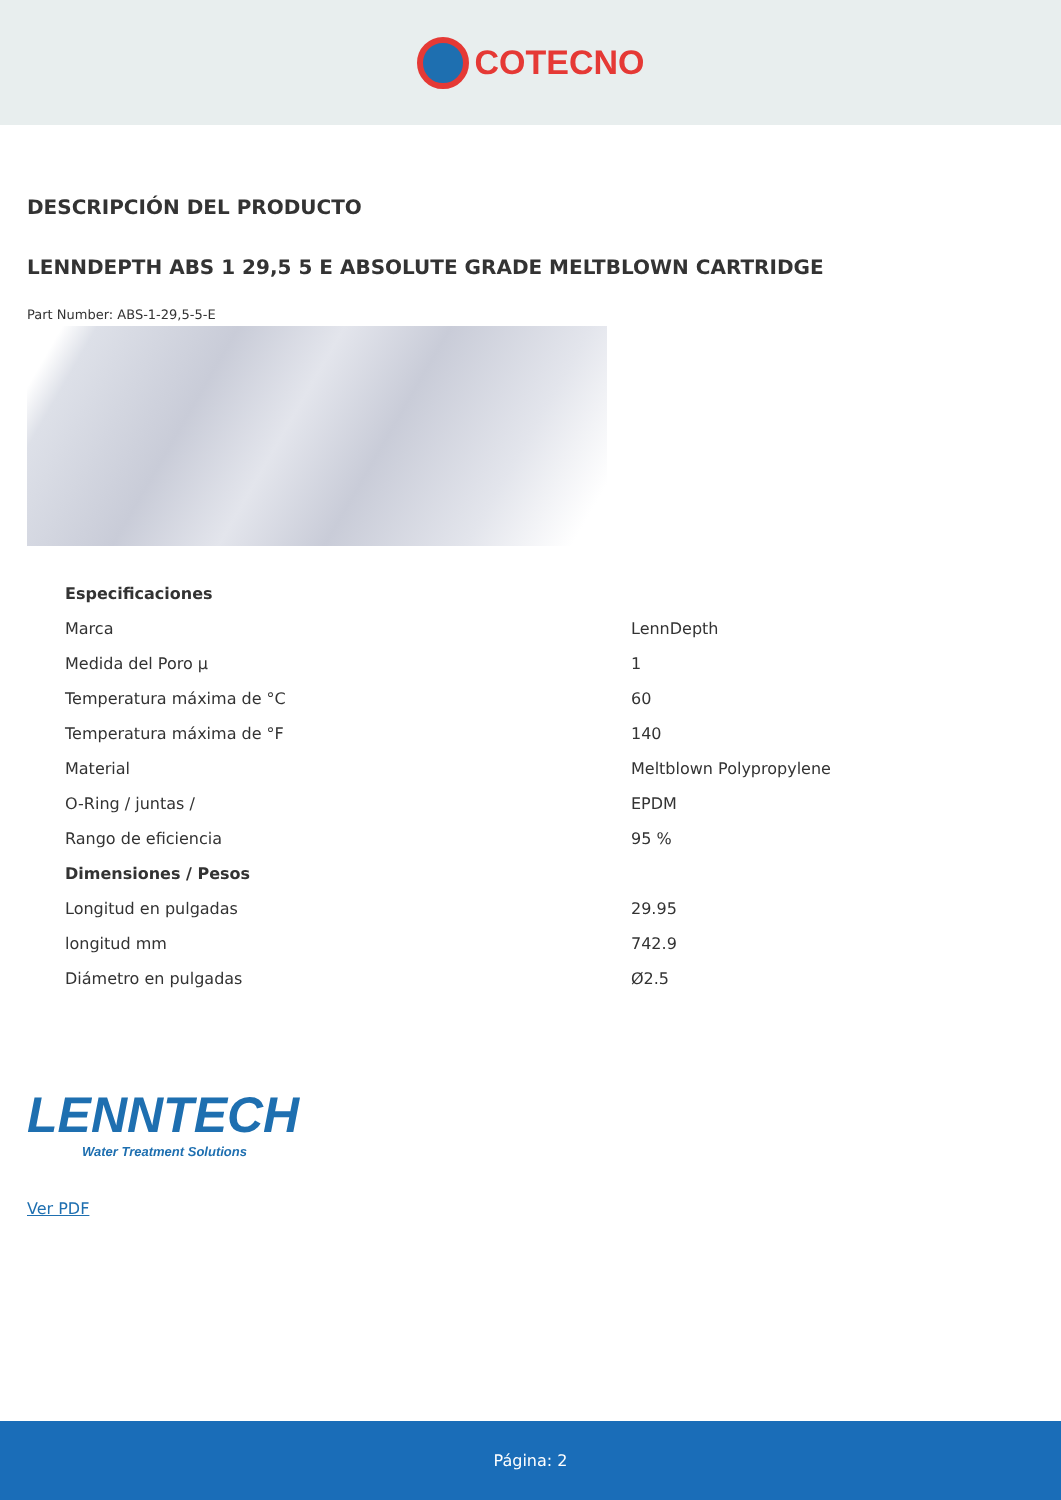COTECNO
DESCRIPCIÓN DEL PRODUCTO
LENNDEPTH ABS 1 29,5 5 E ABSOLUTE GRADE MELTBLOWN CARTRIDGE
Part Number: ABS-1-29,5-5-E
| Especificaciones | |
| --- | --- |
| Marca | LennDepth |
| Medida del Poro µ | 1 |
| Temperatura máxima de °C | 60 |
| Temperatura máxima de °F | 140 |
| Material | Meltblown Polypropylene |
| O-Ring / juntas / | EPDM |
| Rango de eficiencia | 95 % |
| Dimensiones / Pesos | |
| Longitud en pulgadas | 29.95 |
| longitud mm | 742.9 |
| Diámetro en pulgadas | Ø2.5 |
LENNTECH
Water Treatment Solutions
Ver PDF
Página: 2